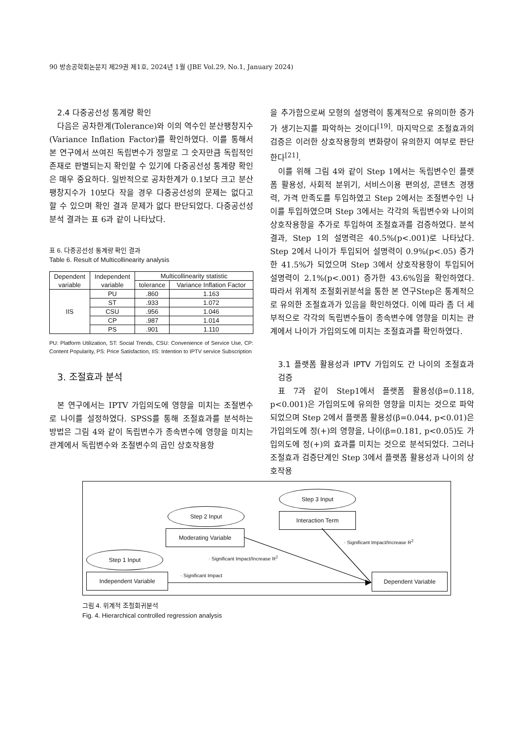90 방송공학회논문지 제29권 제1호, 2024년 1월 (JBE Vol.29, No.1, January 2024)
2.4 다중공선성 통계량 확인
다음은 공차한계(Tolerance)와 이의 역수인 분산팽창지수(Variance Inflation Factor)를 확인하였다. 이를 통해서 본 연구에서 쓰여진 독립변수가 정말로 그 숫자만큼 독립적인 존재로 판별되는지 확인할 수 있기에 다중공선성 통계량 확인은 매우 중요하다. 일반적으로 공차한계가 0.1보다 크고 분산팽창지수가 10보다 작을 경우 다중공선성의 문제는 없다고 할 수 있으며 확인 결과 문제가 없다 판단되었다. 다중공선성 분석 결과는 표 6과 같이 나타났다.
표 6. 다중공선성 통계량 확인 결과
Table 6. Result of Multicollinearity analysis
| Dependent variable | Independent variable | Multicollinearity statistic | |
| --- | --- | --- | --- |
| | | tolerance | Variance Inflation Factor |
| IIS | PU | .860 | 1.163 |
| | ST | .933 | 1.072 |
| | CSU | .956 | 1.046 |
| | CP | .987 | 1.014 |
| | PS | .901 | 1.110 |
PU: Platform Utilization, ST: Social Trends, CSU: Convenience of Service Use, CP: Content Popularity, PS: Price Satisfaction, IIS: Intention to IPTV service Subscription
3. 조절효과 분석
본 연구에서는 IPTV 가입의도에 영향을 미치는 조절변수로 나이를 설정하였다. SPSS를 통해 조절효과를 분석하는 방법은 그림 4와 같이 독립변수가 종속변수에 영향을 미치는 관계에서 독립변수와 조절변수의 곱인 상호작용항
을 추가함으로써 모형의 설명력이 통계적으로 유의미한 증가가 생기는지를 파악하는 것이다<sup>[19]</sup>. 마지막으로 조절효과의 검증은 이러한 상호작용항의 변화량이 유의한지 여부로 판단한다<sup>[21]</sup>.
이를 위해 그림 4와 같이 Step 1에서는 독립변수인 플랫폼 활용성, 사회적 분위기, 서비스이용 편의성, 콘텐츠 경쟁력, 가격 만족도를 투입하였고 Step 2에서는 조절변수인 나이를 투입하였으며 Step 3에서는 각각의 독립변수와 나이의 상호작용항을 추가로 투입하여 조절효과를 검증하였다. 분석결과, Step 1의 설명력은 40.5%(p<.001)로 나타났다. Step 2에서 나이가 투입되어 설명력이 0.9%(p<.05) 증가한 41.5%가 되었으며 Step 3에서 상호작용항이 투입되어 설명력이 2.1%(p<.001) 증가한 43.6%임을 확인하였다. 따라서 위계적 조절회귀분석을 통한 본 연구Step은 통계적으로 유의한 조절효과가 있음을 확인하였다. 이에 따라 좀 더 세부적으로 각각의 독립변수들이 종속변수에 영향을 미치는 관계에서 나이가 가입의도에 미치는 조절효과를 확인하였다.
3.1 플랫폼 활용성과 IPTV 가입의도 간 나이의 조절효과 검증
표 7과 같이 Step1에서 플랫폼 활용성(β=0.118, p<0.001)은 가입의도에 유의한 영향을 미치는 것으로 파악되었으며 Step 2에서 플랫폼 활용성(β=0.044, p<0.01)은 가입의도에 정(+)의 영향을, 나이(β=0.181, p<0.05)도 가입의도에 정(+)의 효과를 미치는 것으로 분석되었다. 그러나 조절효과 검증단계인 Step 3에서 플랫폼 활용성과 나이의 상호작용
Step 3 Input
Interaction Term
Step 2 Input
Moderating Variable
Step 1 Input
Independent Variable Dependent Variable
· Significant Impact/Increase R<sup>2</sup>
· Significant Impact/Increase R<sup>2</sup>
· Significant Impact
그림 4. 위계적 조절회귀분석
Fig. 4. Hierarchical controlled regression analysis